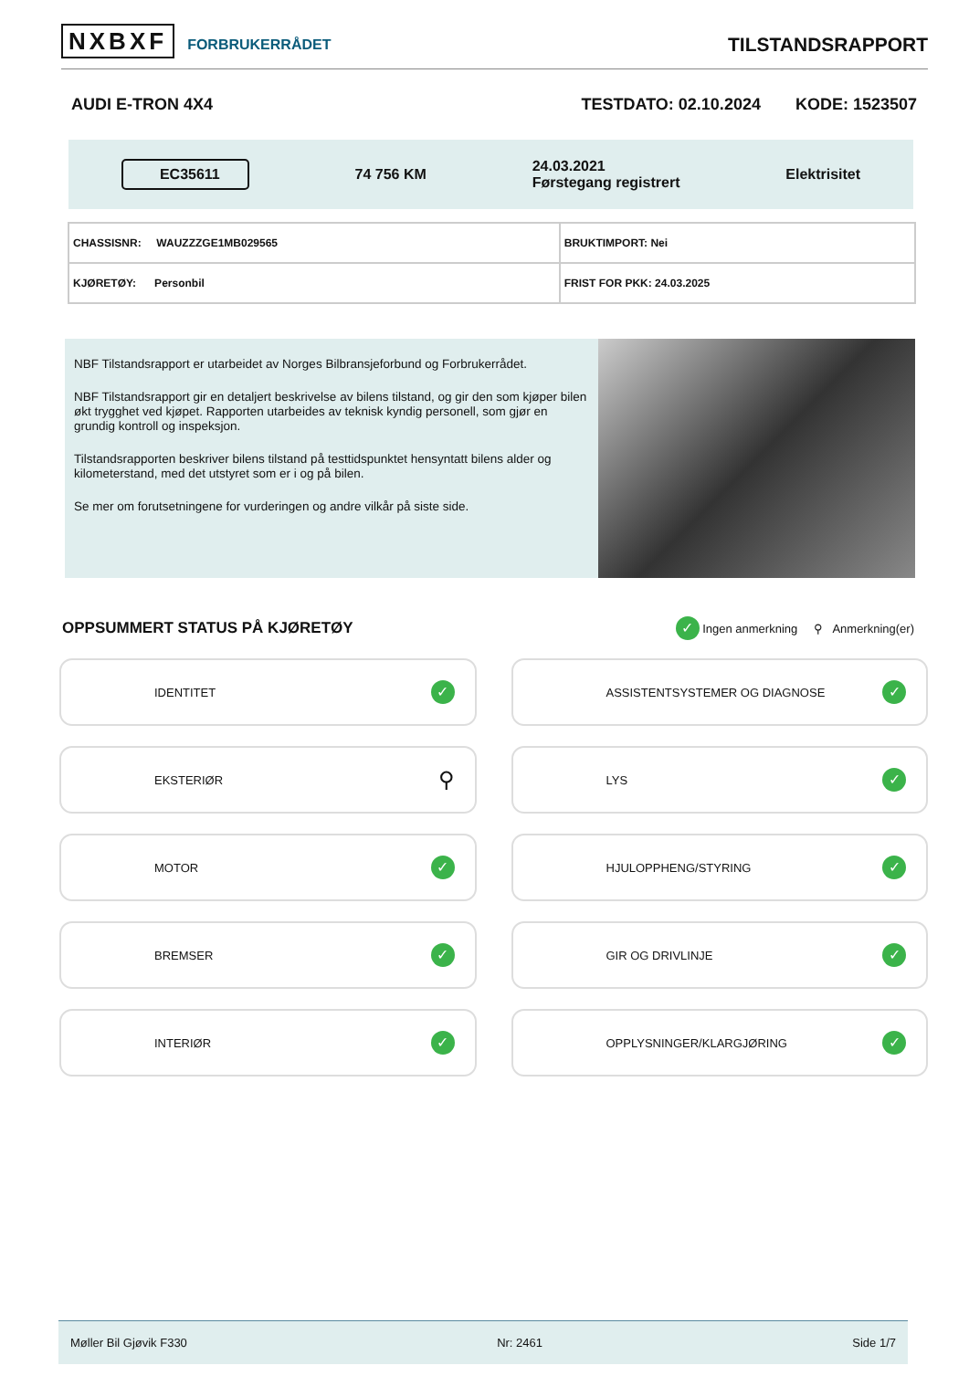NXBXF FORBRUKERRÅDET
TILSTANDSRAPPORT
AUDI E-TRON 4X4 TESTDATO: 02.10.2024 KODE: 1523507
EC35611
74 756 KM
24.03.2021
Førstegang registrert
Elektrisitet
| CHASSISNR: WAUZZZGE1MB029565 | BRUKTIMPORT: Nei |
| KJØRETØY: Personbil | FRIST FOR PKK: 24.03.2025 |
NBF Tilstandsrapport er utarbeidet av Norges Bilbransjeforbund og Forbrukerrådet.
NBF Tilstandsrapport gir en detaljert beskrivelse av bilens tilstand, og gir den som kjøper bilen økt trygghet ved kjøpet. Rapporten utarbeides av teknisk kyndig personell, som gjør en grundig kontroll og inspeksjon.
Tilstandsrapporten beskriver bilens tilstand på testtidspunktet hensyntatt bilens alder og kilometerstand, med det utstyret som er i og på bilen.
Se mer om forutsetningene for vurderingen og andre vilkår på siste side.
OPPSUMMERT STATUS PÅ KJØRETØY
✓ Ingen anmerkning ⚲ Anmerkning(er)
IDENTITET ✓
ASSISTENTSYSTEMER OG DIAGNOSE ✓
EKSTERIØR ⚲
LYS ✓
MOTOR ✓
HJULOPPHENG/STYRING ✓
BREMSER ✓
GIR OG DRIVLINJE ✓
INTERIØR ✓
OPPLYSNINGER/KLARGJØRING ✓
Møller Bil Gjøvik F330 Nr: 2461 Side 1/7